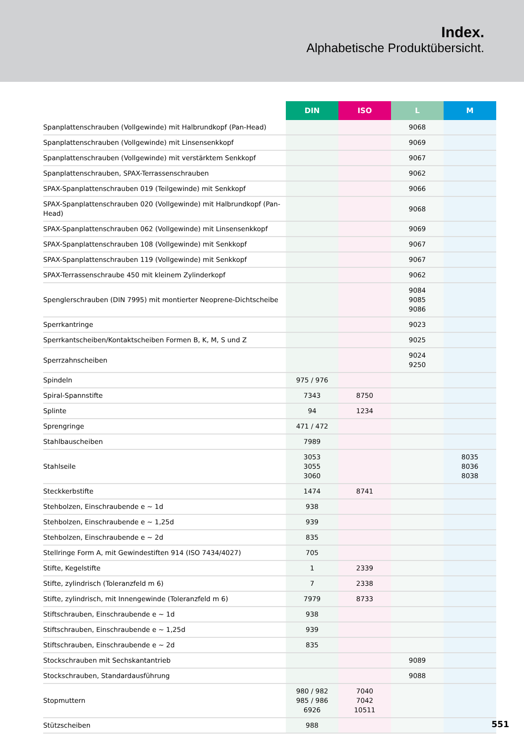Index.
Alphabetische Produktübersicht.
| | DIN | ISO | L | M |
| --- | --- | --- | --- | --- |
| Spanplattenschrauben (Vollgewinde) mit Halbrundkopf (Pan-Head) | | | 9068 | |
| Spanplattenschrauben (Vollgewinde) mit Linsensenkkopf | | | 9069 | |
| Spanplattenschrauben (Vollgewinde) mit verstärktem Senkkopf | | | 9067 | |
| Spanplattenschrauben, SPAX-Terrassenschrauben | | | 9062 | |
| SPAX-Spanplattenschrauben 019 (Teilgewinde) mit Senkkopf | | | 9066 | |
| SPAX-Spanplattenschrauben 020 (Vollgewinde) mit Halbrundkopf (Pan-Head) | | | 9068 | |
| SPAX-Spanplattenschrauben 062 (Vollgewinde) mit Linsensenkkopf | | | 9069 | |
| SPAX-Spanplattenschrauben 108 (Vollgewinde) mit Senkkopf | | | 9067 | |
| SPAX-Spanplattenschrauben 119 (Vollgewinde) mit Senkkopf | | | 9067 | |
| SPAX-Terrassenschraube 450 mit kleinem Zylinderkopf | | | 9062 | |
| Spenglerschrauben (DIN 7995) mit montierter Neoprene-Dichtscheibe | | | 9084 9085 9086 | |
| Sperrkantringe | | | 9023 | |
| Sperrkantscheiben/Kontaktscheiben Formen B, K, M, S und Z | | | 9025 | |
| Sperrzahnscheiben | | | 9024 9250 | |
| Spindeln | 975 / 976 | | | |
| Spiral-Spannstifte | 7343 | 8750 | | |
| Splinte | 94 | 1234 | | |
| Sprengringe | 471 / 472 | | | |
| Stahlbauscheiben | 7989 | | | |
| Stahlseile | 3053 3055 3060 | | | 8035 8036 8038 |
| Steckkerbstifte | 1474 | 8741 | | |
| Stehbolzen, Einschraubende e ~ 1d | 938 | | | |
| Stehbolzen, Einschraubende e ~ 1,25d | 939 | | | |
| Stehbolzen, Einschraubende e ~ 2d | 835 | | | |
| Stellringe Form A, mit Gewindestiften 914 (ISO 7434/4027) | 705 | | | |
| Stifte, Kegelstifte | 1 | 2339 | | |
| Stifte, zylindrisch (Toleranzfeld m 6) | 7 | 2338 | | |
| Stifte, zylindrisch, mit Innengewinde (Toleranzfeld m 6) | 7979 | 8733 | | |
| Stiftschrauben, Einschraubende e ~ 1d | 938 | | | |
| Stiftschrauben, Einschraubende e ~ 1,25d | 939 | | | |
| Stiftschrauben, Einschraubende e ~ 2d | 835 | | | |
| Stockschrauben mit Sechskantantrieb | | | 9089 | |
| Stockschrauben, Standardausführung | | | 9088 | |
| Stopmuttern | 980 / 982 985 / 986 6926 | 7040 7042 10511 | | |
| Stützscheiben | 988 | | | |
551